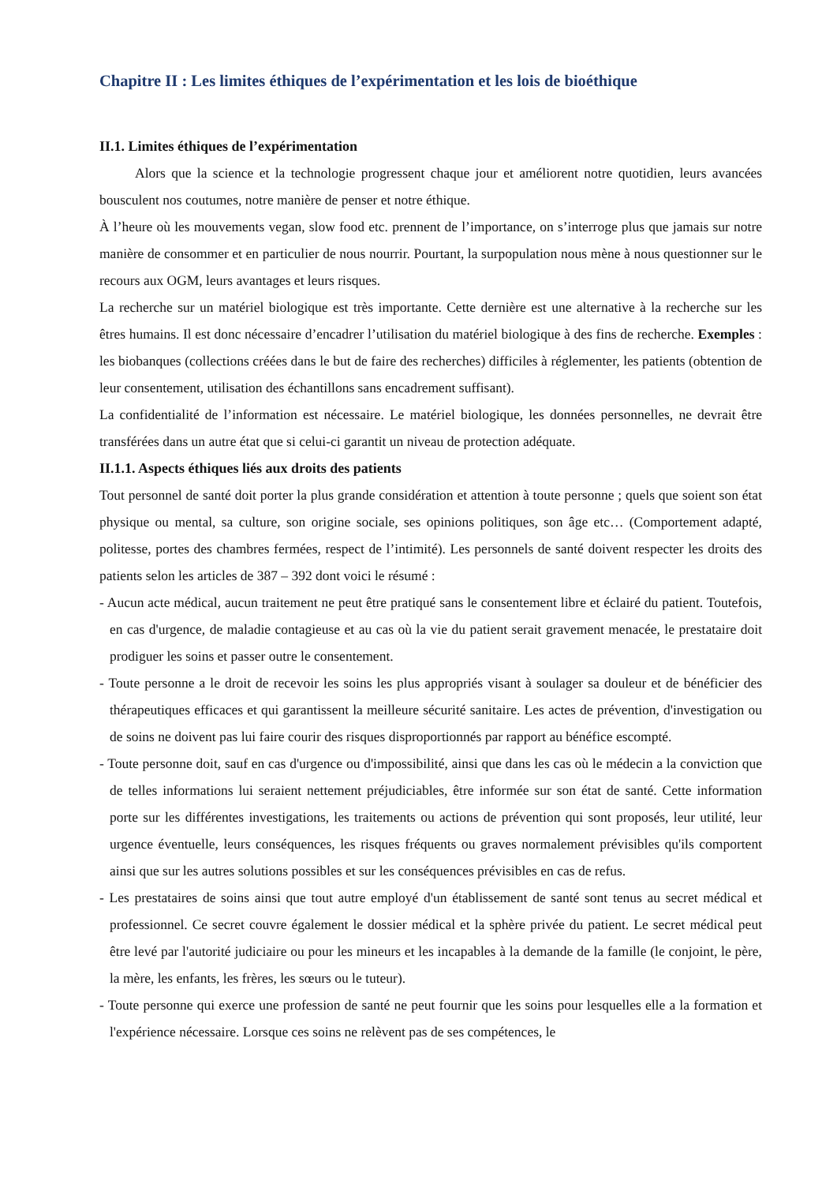Chapitre II : Les limites éthiques de l’expérimentation et les lois de bioéthique
II.1. Limites éthiques de l’expérimentation
Alors que la science et la technologie progressent chaque jour et améliorent notre quotidien, leurs avancées bousculent nos coutumes, notre manière de penser et notre éthique.
À l’heure où les mouvements vegan, slow food etc. prennent de l’importance, on s’interroge plus que jamais sur notre manière de consommer et en particulier de nous nourrir. Pourtant, la surpopulation nous mène à nous questionner sur le recours aux OGM, leurs avantages et leurs risques.
La recherche sur un matériel biologique est très importante. Cette dernière est une alternative à la recherche sur les êtres humains. Il est donc nécessaire d’encadrer l’utilisation du matériel biologique à des fins de recherche. Exemples : les biobanques (collections créées dans le but de faire des recherches) difficiles à réglementer, les patients (obtention de leur consentement, utilisation des échantillons sans encadrement suffisant).
La confidentialité de l’information est nécessaire. Le matériel biologique, les données personnelles, ne devrait être transférées dans un autre état que si celui-ci garantit un niveau de protection adéquate.
II.1.1. Aspects éthiques liés aux droits des patients
Tout personnel de santé doit porter la plus grande considération et attention à toute personne ; quels que soient son état physique ou mental, sa culture, son origine sociale, ses opinions politiques, son âge etc… (Comportement adapté, politesse, portes des chambres fermées, respect de l’intimité). Les personnels de santé doivent respecter les droits des patients selon les articles de 387 – 392 dont voici le résumé :
- Aucun acte médical, aucun traitement ne peut être pratiqué sans le consentement libre et éclairé du patient. Toutefois, en cas d'urgence, de maladie contagieuse et au cas où la vie du patient serait gravement menacée, le prestataire doit prodiguer les soins et passer outre le consentement.
- Toute personne a le droit de recevoir les soins les plus appropriés visant à soulager sa douleur et de bénéficier des thérapeutiques efficaces et qui garantissent la meilleure sécurité sanitaire. Les actes de prévention, d'investigation ou de soins ne doivent pas lui faire courir des risques disproportionnés par rapport au bénéfice escompté.
- Toute personne doit, sauf en cas d'urgence ou d'impossibilité, ainsi que dans les cas où le médecin a la conviction que de telles informations lui seraient nettement préjudiciables, être informée sur son état de santé. Cette information porte sur les différentes investigations, les traitements ou actions de prévention qui sont proposés, leur utilité, leur urgence éventuelle, leurs conséquences, les risques fréquents ou graves normalement prévisibles qu'ils comportent ainsi que sur les autres solutions possibles et sur les conséquences prévisibles en cas de refus.
- Les prestataires de soins ainsi que tout autre employé d'un établissement de santé sont tenus au secret médical et professionnel. Ce secret couvre également le dossier médical et la sphère privée du patient. Le secret médical peut être levé par l'autorité judiciaire ou pour les mineurs et les incapables à la demande de la famille (le conjoint, le père, la mère, les enfants, les frères, les sœurs ou le tuteur).
- Toute personne qui exerce une profession de santé ne peut fournir que les soins pour lesquelles elle a la formation et l'expérience nécessaire. Lorsque ces soins ne relèvent pas de ses compétences, le